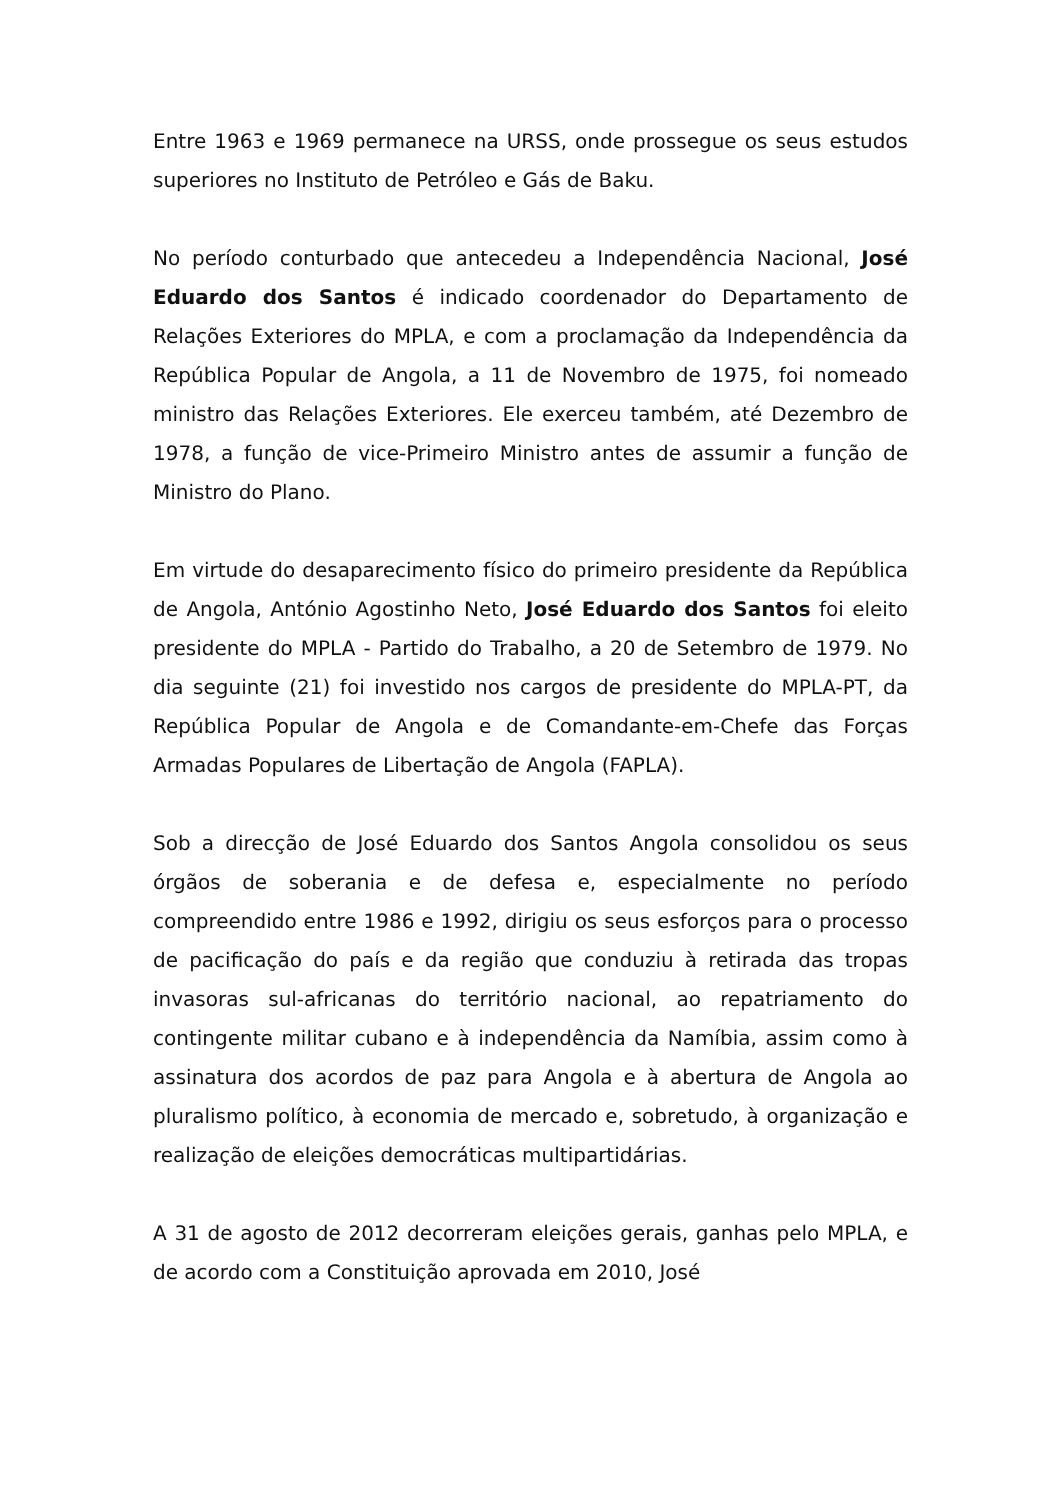Entre 1963 e 1969 permanece na URSS, onde prossegue os seus estudos superiores no Instituto de Petróleo e Gás de Baku.
No período conturbado que antecedeu a Independência Nacional, José Eduardo dos Santos é indicado coordenador do Departamento de Relações Exteriores do MPLA, e com a proclamação da Independência da República Popular de Angola, a 11 de Novembro de 1975, foi nomeado ministro das Relações Exteriores. Ele exerceu também, até Dezembro de 1978, a função de vice-Primeiro Ministro antes de assumir a função de Ministro do Plano.
Em virtude do desaparecimento físico do primeiro presidente da República de Angola, António Agostinho Neto, José Eduardo dos Santos foi eleito presidente do MPLA - Partido do Trabalho, a 20 de Setembro de 1979. No dia seguinte (21) foi investido nos cargos de presidente do MPLA-PT, da República Popular de Angola e de Comandante-em-Chefe das Forças Armadas Populares de Libertação de Angola (FAPLA).
Sob a direcção de José Eduardo dos Santos Angola consolidou os seus órgãos de soberania e de defesa e, especialmente no período compreendido entre 1986 e 1992, dirigiu os seus esforços para o processo de pacificação do país e da região que conduziu à retirada das tropas invasoras sul-africanas do território nacional, ao repatriamento do contingente militar cubano e à independência da Namíbia, assim como à assinatura dos acordos de paz para Angola e à abertura de Angola ao pluralismo político, à economia de mercado e, sobretudo, à organização e realização de eleições democráticas multipartidárias.
A 31 de agosto de 2012 decorreram eleições gerais, ganhas pelo MPLA, e de acordo com a Constituição aprovada em 2010, José